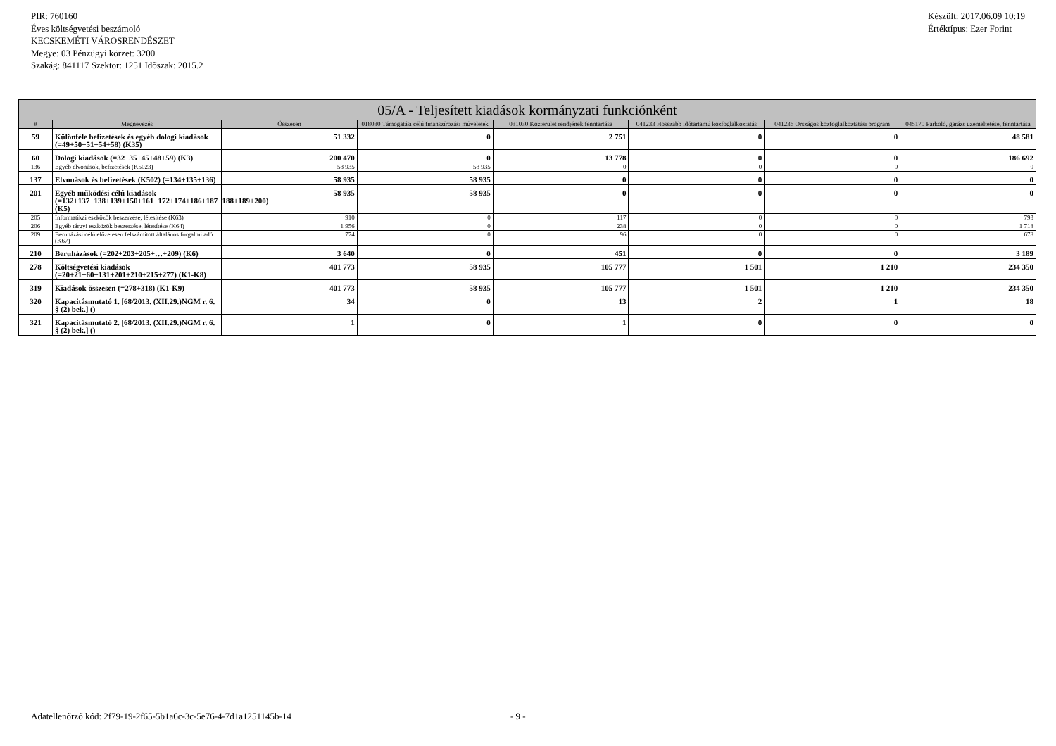PIR: 760160
Éves költségvetési beszámoló
KECSKEMÉTI VÁROSRENDÉSZET
Megye: 03 Pénzügyi körzet: 3200
Szakág: 841117 Szektor: 1251 Időszak: 2015.2
Készült: 2017.06.09 10:19
Értéktípus: Ezer Forint
| 05/A - Teljesített kiadások kormányzati funkciónként | | | | | | | |
| --- | --- | --- | --- | --- | --- | --- | --- |
| # | Megnevezés | Összesen | 018030 Támogatási célú finanszírozási műveletek | 031030 Közterület rendjének fenntartása | 041233 Hosszabb időtartamú közfoglalkoztatás | 041236 Országos közfoglalkoztatási program | 045170 Parkoló, garázs üzemeltetése, fenntartása |
| 59 | Különféle befizetések és egyéb dologi kiadások (=49+50+51+54+58) (K35) | 51 332 | 0 | 2 751 | 0 | 0 | 48 581 |
| 60 | Dologi kiadások (=32+35+45+48+59) (K3) | 200 470 | 0 | 13 778 | 0 | 0 | 186 692 |
| 136 | Egyéb elvonások, befizetések (K5023) | 58 935 | 58 935 | 0 | 0 | 0 | 0 |
| 137 | Elvonások és befizetések (K502) (=134+135+136) | 58 935 | 58 935 | 0 | 0 | 0 | 0 |
| 201 | Egyéb működési célú kiadások (=132+137+138+139+150+161+172+174+186+187+188+189+200) (K5) | 58 935 | 58 935 | 0 | 0 | 0 | 0 |
| 205 | Informatikai eszközök beszerzése, létesítése (K63) | 910 | 0 | 117 | 0 | 0 | 793 |
| 206 | Egyéb tárgyi eszközök beszerzése, létesítése (K64) | 1 956 | 0 | 238 | 0 | 0 | 1 718 |
| 209 | Beruházási célú előzetesen felszámított általános forgalmi adó (K67) | 774 | 0 | 96 | 0 | 0 | 678 |
| 210 | Beruházások (=202+203+205+…+209) (K6) | 3 640 | 0 | 451 | 0 | 0 | 3 189 |
| 278 | Költségvetési kiadások (=20+21+60+131+201+210+215+277) (K1-K8) | 401 773 | 58 935 | 105 777 | 1 501 | 1 210 | 234 350 |
| 319 | Kiadások összesen (=278+318) (K1-K9) | 401 773 | 58 935 | 105 777 | 1 501 | 1 210 | 234 350 |
| 320 | Kapacitásmutató 1. [68/2013. (XII.29.)NGM r. 6. § (2) bek.] () | 34 | 0 | 13 | 2 | 1 | 18 |
| 321 | Kapacitásmutató 2. [68/2013. (XII.29.)NGM r. 6. § (2) bek.] () | 1 | 0 | 1 | 0 | 0 | 0 |
Adatellenőrző kód: 2f79-19-2f65-5b1a6c-3c-5e76-4-7d1a1251145b-14
- 9 -